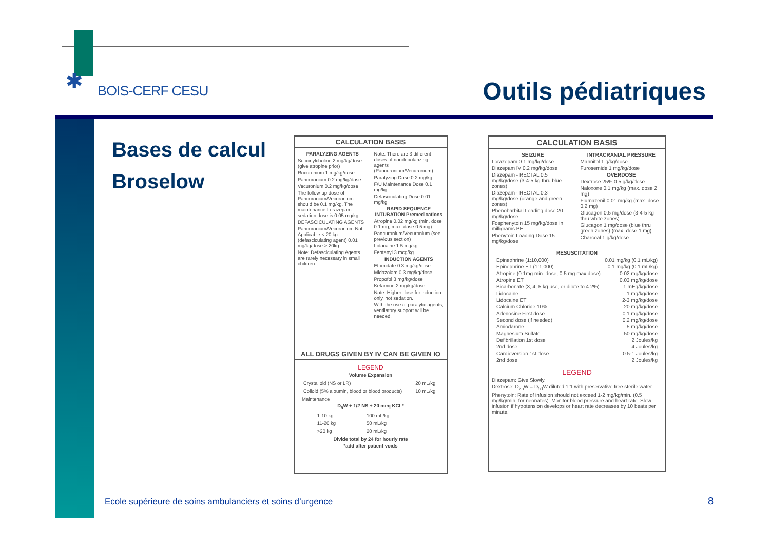✱ BOIS-CERF CESU Outils pédiatriques
Bases de calcul
Broselow
CALCULATION BASIS
PARALYZING AGENTS
Succinylcholine 2 mg/kg/dose (give atropine prior)
Rocuronium 1 mg/kg/dose
Pancuronium 0.2 mg/kg/dose
Vecuronium 0.2 mg/kg/dose
The follow-up dose of Pancuronium/Vecuronium should be 0.1 mg/kg. The maintenance Lorazepam sedation dose is 0.05 mg/kg.
DEFASCICULATING AGENTS
Pancuronium/Vecuronium Not Applicable < 20 kg (defasciculating agent) 0.01 mg/kg/dose > 20kg
Note: Defasciculating Agents are rarely necessary in small children.
Note: There are 3 different doses of nondepolarizing agents (Pancuronium/Vecuronium):
Paralyzing Dose 0.2 mg/kg
F/U Maintenance Dose 0.1 mg/kg
Defasciculating Dose 0.01 mg/kg
RAPID SEQUENCE INTUBATION Premedications
Atropine 0.02 mg/kg (min. dose 0.1 mg, max. dose 0.5 mg)
Pancuronium/Vecuronium (see previous section)
Lidocaine 1.5 mg/kg
Fentanyl 3 mcg/kg
INDUCTION AGENTS
Etomidate 0.3 mg/kg/dose
Midazolam 0.3 mg/kg/dose
Propofol 3 mg/kg/dose
Ketamine 2 mg/kg/dose
Note: Higher dose for induction only, not sedation.
With the use of paralytic agents, ventilatory support will be needed.
ALL DRUGS GIVEN BY IV CAN BE GIVEN IO
LEGEND
Volume Expansion
| Crystalloid (NS or LR) | 20 mL/kg |
| Colloid (5% albumin, blood or blood products) | 10 mL/kg |
Maintenance
D<sub>5</sub>W + 1/2 NS + 20 meq KCL*
| 1-10 kg | 100 mL/kg |
| 11-20 kg | 50 mL/kg |
| >20 kg | 20 mL/kg |
Divide total by 24 for hourly rate
*add after patient voids
CALCULATION BASIS
SEIZURE
Lorazepam 0.1 mg/kg/dose
Diazepam IV 0.2 mg/kg/dose
Diazepam - RECTAL 0.5 mg/kg/dose (3-4-5 kg thru blue zones)
Diazepam - RECTAL 0.3 mg/kg/dose (orange and green zones)
Phenobarbital Loading dose 20 mg/kg/dose
Fosphenytoin 15 mg/kg/dose in milligrams PE
Phenytoin Loading Dose 15 mg/kg/dose
INTRACRANIAL PRESSURE
Mannitol 1 g/kg/dose
Furosemide 1 mg/kg/dose
OVERDOSE
Dextrose 25% 0.5 g/kg/dose
Naloxone 0.1 mg/kg (max. dose 2 mg)
Flumazenil 0.01 mg/kg (max. dose 0.2 mg)
Glucagon 0.5 mg/dose (3-4-5 kg thru white zones)
Glucagon 1 mg/dose (blue thru green zones) (max. dose 1 mg)
Charcoal 1 g/kg/dose
RESUSCITATION
| Epinephrine (1:10,000) | 0.01 mg/kg (0.1 mL/kg) |
| Epinephrine ET (1:1,000) | 0.1 mg/kg (0.1 mL/kg) |
| Atropine (0.1mg min. dose, 0.5 mg max.dose) | 0.02 mg/kg/dose |
| Atropine ET | 0.03 mg/kg/dose |
| Bicarbonate (3, 4, 5 kg use, or dilute to 4.2%) | 1 mEq/kg/dose |
| Lidocaine | 1 mg/kg/dose |
| Lidocaine ET | 2-3 mg/kg/dose |
| Calcium Chloride 10% | 20 mg/kg/dose |
| Adenosine First dose | 0.1 mg/kg/dose |
| Second dose (if needed) | 0.2 mg/kg/dose |
| Amiodarone | 5 mg/kg/dose |
| Magnesium Sulfate | 50 mg/kg/dose |
| Defibrillation 1st dose | 2 Joules/kg |
| 2nd dose | 4 Joules/kg |
| Cardioversion 1st dose | 0.5-1 Joules/kg |
| 2nd dose | 2 Joules/kg |
LEGEND
Diazepam: Give Slowly.
Dextrose: D<sub>25</sub>W = D<sub>50</sub>W diluted 1:1 with preservative free sterile water.
Phenytoin: Rate of infusion should not exceed 1-2 mg/kg/min. (0.5 mg/kg/min. for neonates). Monitor blood pressure and heart rate. Slow infusion if hypotension develops or heart rate decreases by 10 beats per minute.
Ecole supérieure de soins ambulanciers et soins d’urgence
8